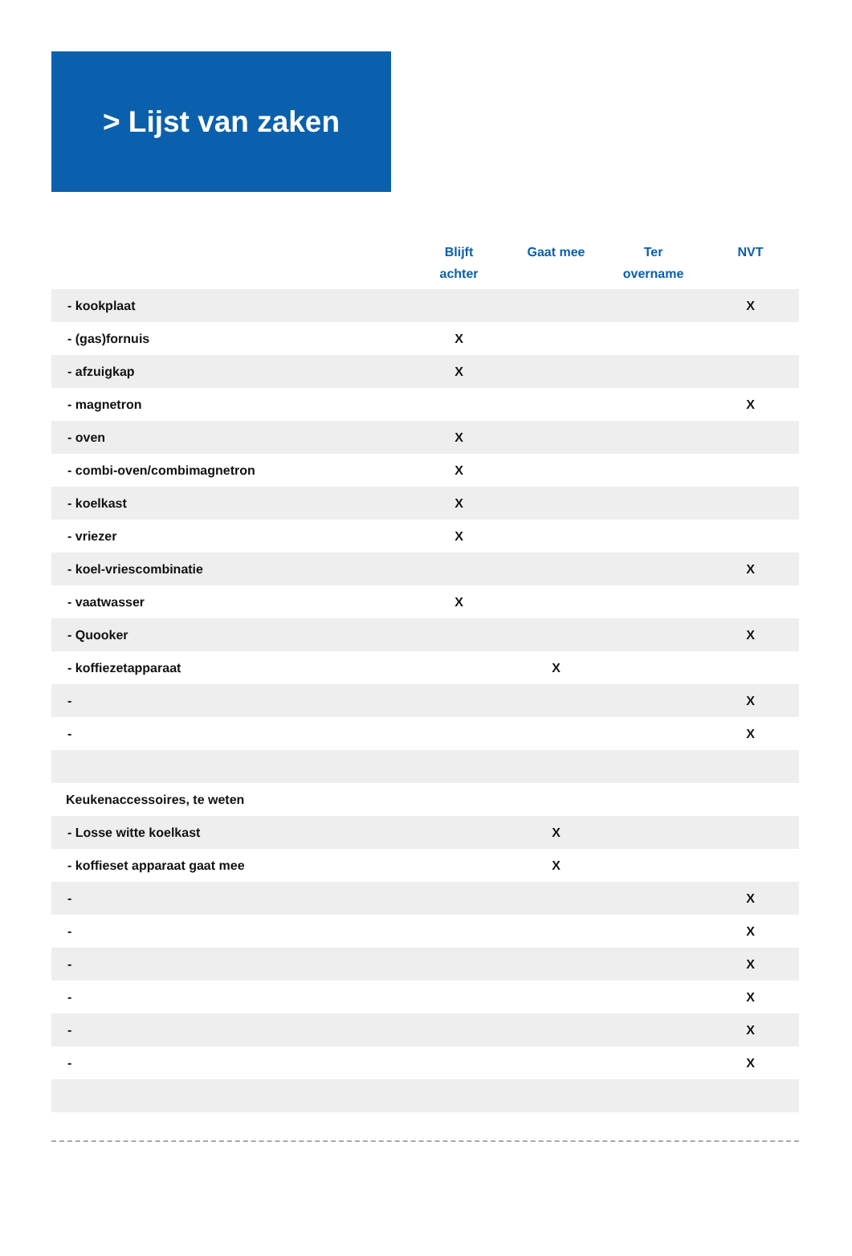> Lijst van zaken
| | Blijft achter | Gaat mee | Ter overname | NVT |
| --- | --- | --- | --- | --- |
| - kookplaat | | | | X |
| - (gas)fornuis | X | | | |
| - afzuigkap | X | | | |
| - magnetron | | | | X |
| - oven | X | | | |
| - combi-oven/combimagnetron | X | | | |
| - koelkast | X | | | |
| - vriezer | X | | | |
| - koel-vriescombinatie | | | | X |
| - vaatwasser | X | | | |
| - Quooker | | | | X |
| - koffiezetapparaat | | X | | |
| - | | | | X |
| - | | | | X |
| Keukenaccessoires, te weten | | | | |
| - Losse witte koelkast | | X | | |
| - koffieset apparaat gaat mee | | X | | |
| - | | | | X |
| - | | | | X |
| - | | | | X |
| - | | | | X |
| - | | | | X |
| - | | | | X |